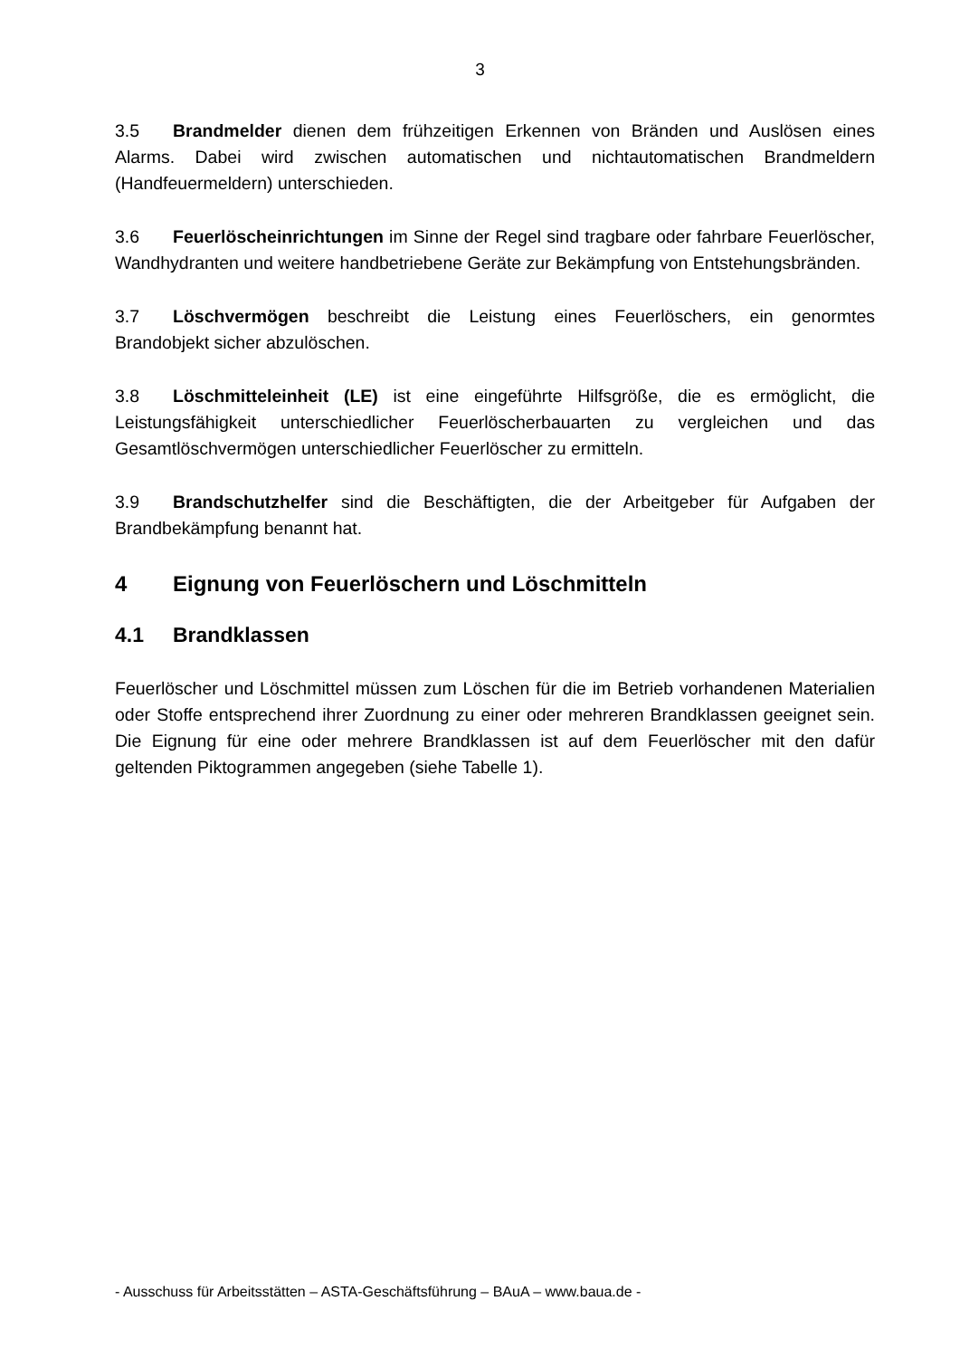3
3.5 Brandmelder dienen dem frühzeitigen Erkennen von Bränden und Auslösen eines Alarms. Dabei wird zwischen automatischen und nichtautomatischen Brandmeldern (Handfeuermeldern) unterschieden.
3.6 Feuerlöscheinrichtungen im Sinne der Regel sind tragbare oder fahrbare Feuerlöscher, Wandhydranten und weitere handbetriebene Geräte zur Bekämpfung von Entstehungsbränden.
3.7 Löschvermögen beschreibt die Leistung eines Feuerlöschers, ein genormtes Brandobjekt sicher abzulöschen.
3.8 Löschmitteleinheit (LE) ist eine eingeführte Hilfsgröße, die es ermöglicht, die Leistungsfähigkeit unterschiedlicher Feuerlöscherbauarten zu vergleichen und das Gesamtlöschvermögen unterschiedlicher Feuerlöscher zu ermitteln.
3.9 Brandschutzhelfer sind die Beschäftigten, die der Arbeitgeber für Aufgaben der Brandbekämpfung benannt hat.
4 Eignung von Feuerlöschern und Löschmitteln
4.1 Brandklassen
Feuerlöscher und Löschmittel müssen zum Löschen für die im Betrieb vorhandenen Materialien oder Stoffe entsprechend ihrer Zuordnung zu einer oder mehreren Brandklassen geeignet sein. Die Eignung für eine oder mehrere Brandklassen ist auf dem Feuerlöscher mit den dafür geltenden Piktogrammen angegeben (siehe Tabelle 1).
- Ausschuss für Arbeitsstätten – ASTA-Geschäftsführung – BAuA – www.baua.de -